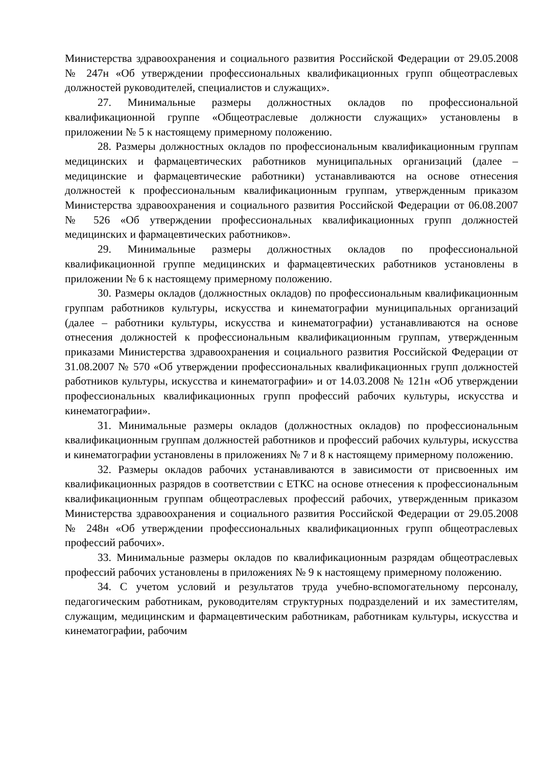Министерства здравоохранения и социального развития Российской Федерации от 29.05.2008 № 247н «Об утверждении профессиональных квалификационных групп общеотраслевых должностей руководителей, специалистов и служащих».
27. Минимальные размеры должностных окладов по профессиональной квалификационной группе «Общеотраслевые должности служащих» установлены в приложении № 5 к настоящему примерному положению.
28. Размеры должностных окладов по профессиональным квалификационным группам медицинских и фармацевтических работников муниципальных организаций (далее – медицинские и фармацевтические работники) устанавливаются на основе отнесения должностей к профессиональным квалификационным группам, утвержденным приказом Министерства здравоохранения и социального развития Российской Федерации от 06.08.2007 № 526 «Об утверждении профессиональных квалификационных групп должностей медицинских и фармацевтических работников».
29. Минимальные размеры должностных окладов по профессиональной квалификационной группе медицинских и фармацевтических работников установлены в приложении № 6 к настоящему примерному положению.
30. Размеры окладов (должностных окладов) по профессиональным квалификационным группам работников культуры, искусства и кинематографии муниципальных организаций (далее – работники культуры, искусства и кинематографии) устанавливаются на основе отнесения должностей к профессиональным квалификационным группам, утвержденным приказами Министерства здравоохранения и социального развития Российской Федерации от 31.08.2007 № 570 «Об утверждении профессиональных квалификационных групп должностей работников культуры, искусства и кинематографии» и от 14.03.2008 № 121н «Об утверждении профессиональных квалификационных групп профессий рабочих культуры, искусства и кинематографии».
31. Минимальные размеры окладов (должностных окладов) по профессиональным квалификационным группам должностей работников и профессий рабочих культуры, искусства и кинематографии установлены в приложениях № 7 и 8 к настоящему примерному положению.
32. Размеры окладов рабочих устанавливаются в зависимости от присвоенных им квалификационных разрядов в соответствии с ЕТКС на основе отнесения к профессиональным квалификационным группам общеотраслевых профессий рабочих, утвержденным приказом Министерства здравоохранения и социального развития Российской Федерации от 29.05.2008 № 248н «Об утверждении профессиональных квалификационных групп общеотраслевых профессий рабочих».
33. Минимальные размеры окладов по квалификационным разрядам общеотраслевых профессий рабочих установлены в приложениях № 9 к настоящему примерному положению.
34. С учетом условий и результатов труда учебно-вспомогательному персоналу, педагогическим работникам, руководителям структурных подразделений и их заместителям, служащим, медицинским и фармацевтическим работникам, работникам культуры, искусства и кинематографии, рабочим